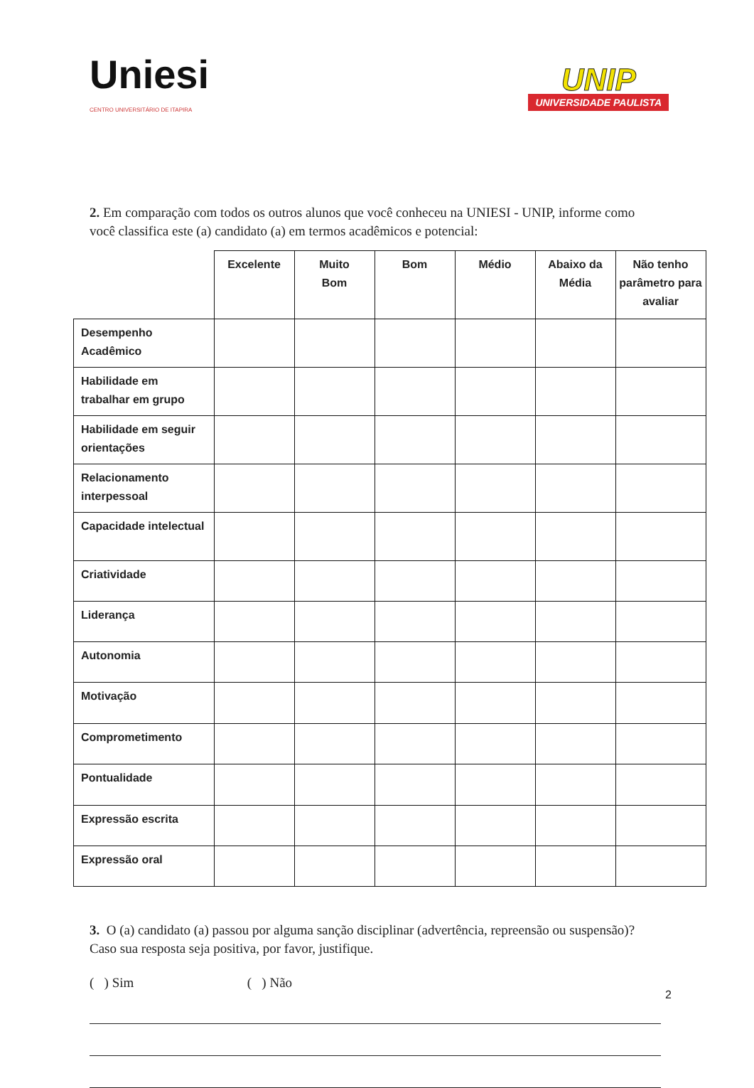Uniesi
CENTRO UNIVERSITÁRIO DE ITAPIRA
UNIP
UNIVERSIDADE PAULISTA
2. Em comparação com todos os outros alunos que você conheceu na UNIESI - UNIP, informe como você classifica este (a) candidato (a) em termos acadêmicos e potencial:
| | Excelente | Muito Bom | Bom | Médio | Abaixo da Média | Não tenho parâmetro para avaliar |
| --- | --- | --- | --- | --- | --- | --- |
| Desempenho Acadêmico | | | | | | |
| Habilidade em trabalhar em grupo | | | | | | |
| Habilidade em seguir orientações | | | | | | |
| Relacionamento interpessoal | | | | | | |
| Capacidade intelectual | | | | | | |
| Criatividade | | | | | | |
| Liderança | | | | | | |
| Autonomia | | | | | | |
| Motivação | | | | | | |
| Comprometimento | | | | | | |
| Pontualidade | | | | | | |
| Expressão escrita | | | | | | |
| Expressão oral | | | | | | |
3. O (a) candidato (a) passou por alguma sanção disciplinar (advertência, repreensão ou suspensão)? Caso sua resposta seja positiva, por favor, justifique.
( ) Sim ( ) Não
2